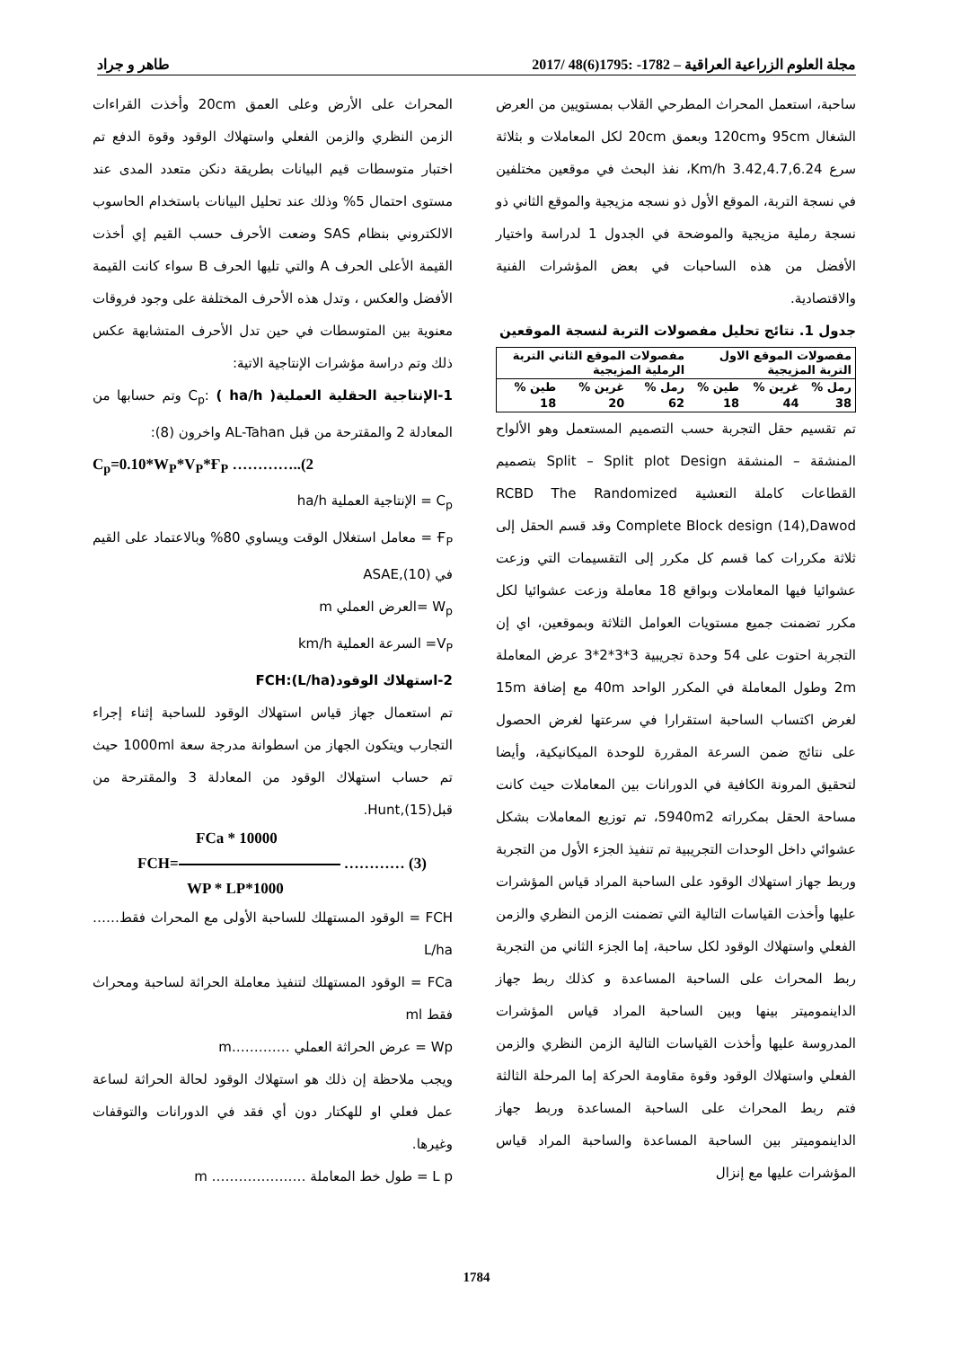مجلة العلوم الزراعية العراقية – 1782- :1795(6)48 /2017 طاهر و جراد
ساحبة، استعمل المحراث المطرحي القلاب بمستويين من العرض الشغال 95cm و120cm وبعمق 20cm لكل المعاملات و بثلاثة سرع 3.42,4.7,6.24 Km/h، نفذ البحث في موقعين مختلفين في نسجة التربة، الموقع الأول ذو نسجه مزيجية والموقع الثاني ذو نسجة رملية مزيجية والموضحة في الجدول 1 لدراسة واختيار الأفضل من هذه الساحبات في بعض المؤشرات الفنية والاقتصادية.
جدول 1. نتائج تحليل مفصولات التربة لنسجة الموقعين
| مفصولات الموقع الاول التربة المزيجية | | | مفصولات الموقع الثاني التربة الرملية المزيجية | | |
| --- | --- | --- | --- | --- | --- |
| رمل % | غرين % | طين % | رمل % | غرين % | طين % |
| 38 | 44 | 18 | 62 | 20 | 18 |
تم تقسيم حقل التجربة حسب التصميم المستعمل وهو الألواح المنشقة – المنشقة Split – Split plot Design بتصميم القطاعات كاملة التعشية RCBD The Randomized Complete Block design (14),Dawod وقد قسم الحقل إلى ثلاثة مكررات كما قسم كل مكرر إلى التقسيمات التي وزعت عشوائيا فيها المعاملات وبواقع 18 معاملة وزعت عشوائيا لكل مكرر تضمنت جميع مستويات العوامل الثلاثة وبموقعين، اي إن التجربة احتوت على 54 وحدة تجريبية 3*3*2*3 عرض المعاملة 2m وطول المعاملة في المكرر الواحد 40m مع إضافة 15m لغرض اكتساب الساحبة استقرارا في سرعتها لغرض الحصول على نتائج ضمن السرعة المقررة للوحدة الميكانيكية، وأيضا لتحقيق المرونة الكافية في الدورانات بين المعاملات حيث كانت مساحة الحقل بمكرراته 5940m2، تم توزيع المعاملات بشكل عشوائي داخل الوحدات التجريبية تم تنفيذ الجزء الأول من التجربة وربط جهاز استهلاك الوقود على الساحبة المراد قياس المؤشرات عليها وأخذت القياسات التالية التي تضمنت الزمن النظري والزمن الفعلي واستهلاك الوقود لكل ساحبة، إما الجزء الثاني من التجربة ربط المحراث على الساحبة المساعدة و كذلك ربط جهاز الداينموميتر بينها وبين الساحبة المراد قياس المؤشرات المدروسة عليها وأخذت القياسات التالية الزمن النظري والزمن الفعلي واستهلاك الوقود وقوة مقاومة الحركة إما المرحلة الثالثة فتم ربط المحراث على الساحبة المساعدة وربط جهاز الداينموميتر بين الساحبة المساعدة والساحبة المراد قياس المؤشرات عليها مع إنزال
المحراث على الأرض وعلى العمق 20cm وأخذت القراءات الزمن النظري والزمن الفعلي واستهلاك الوقود وقوة الدفع تم اختبار متوسطات قيم البيانات بطريقة دنكن متعدد المدى عند مستوى احتمال 5% وذلك عند تحليل البيانات باستخدام الحاسوب الالكتروني بنظام SAS وضعت الأحرف حسب القيم إي أخذت القيمة الأعلى الحرف A والتي تليها الحرف B سواء كانت القيمة الأفضل والعكس ، وتدل هذه الأحرف المختلفة على وجود فروقات معنوية بين المتوسطات في حين تدل الأحرف المتشابهة عكس ذلك وتم دراسة مؤشرات الإنتاجية الاتية:
1-الإنتاجية الحقلية العمليةC<sub>p</sub>: ( ha/h ) وتم حسابها من المعادلة 2 والمقترحة من قبل AL-Tahan واخرون (8):
C<sub>p</sub>=0.10*W<sub>P</sub>*V<sub>P</sub>*Ғ<sub>P</sub> …………..(2
C<sub>p</sub> = الإنتاجية العملية ha/h
Ғ<sub>P</sub> = معامل استغلال الوقت ويساوي 80% وبالاعتماد على القيم في ASAE,(10)
W<sub>p</sub> =العرض العملي m
V<sub>P</sub>= السرعة العملية km/h
2-استهلاك الوقودFCH:(L/ha)
تم استعمال جهاز قياس استهلاك الوقود للساحبة إثناء إجراء التجارب ويتكون الجهاز من اسطوانة مدرجة سعة 1000ml حيث تم حساب استهلاك الوقود من المعادلة 3 والمقترحة من قبلHunt,(15).
FCa * 10000
FCH= ………… (3)
WP * LP*1000
FCH = الوقود المستهلك للساحبة الأولى مع المحراث فقط…… L/ha
FCa = الوقود المستهلك لتنفيذ معاملة الحراثة لساحبة ومحراث فقط ml
Wp = عرض الحراثة العملي ………….m
ويجب ملاحظة إن ذلك هو استهلاك الوقود لحالة الحراثة لساعة عمل فعلي او للهكتار دون أي فقد في الدورانات والتوقفات وغيرها.
L p = طول خط المعاملة ………………… m
1784